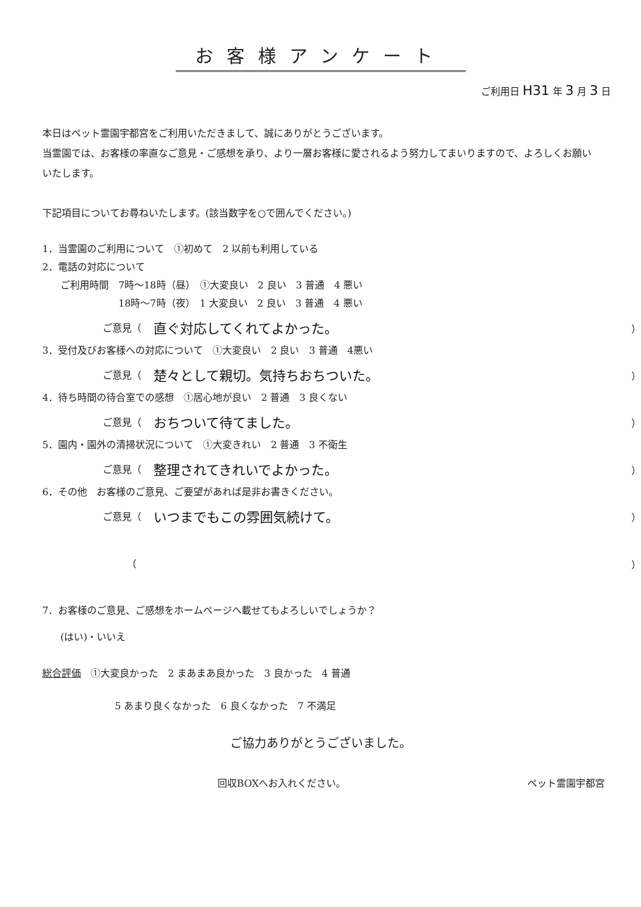お客様アンケート
ご利用日 H31 年 3 月 3 日
本日はペット霊園宇都宮をご利用いただきまして、誠にありがとうございます。
当霊園では、お客様の率直なご意見・ご感想を承り、より一層お客様に愛されるよう努力してまいりますので、よろしくお願いいたします。
下記項目についてお尋ねいたします。(該当数字を○で囲んでください。)
1．当霊園のご利用について　①初めて　2 以前も利用している
2．電話の対応について
ご利用時間　7時～18時（昼）　①大変良い　2 良い　3 普通　4 悪い
　　　　　　18時～7時（夜）　1 大変良い　2 良い　3 普通　4 悪い
ご意見（ 直ぐ対応してくれてよかった。 ）
3．受付及びお客様への対応について　①大変良い　2 良い　3 普通　4悪い
ご意見（ 楚々として親切。気持ちおちついた。 ）
4．待ち時間の待合室での感想　①居心地が良い　2 普通　3 良くない
ご意見（ おちついて待てました。 ）
5．園内・園外の清掃状況について　①大変きれい　2 普通　3 不衛生
ご意見（ 整理されてきれいでよかった。 ）
6．その他　お客様のご意見、ご要望があれば是非お書きください。
ご意見（ いつまでもこの雰囲気続けて。 ）
　　　（ ）
7．お客様のご意見、ご感想をホームページへ載せてもよろしいでしょうか？
(はい)・いいえ
総合評価　①大変良かった　2 まあまあ良かった　3 良かった　4 普通
5 あまり良くなかった　6 良くなかった　7 不満足
ご協力ありがとうございました。
回収BOXへお入れください。 ペット霊園宇都宮